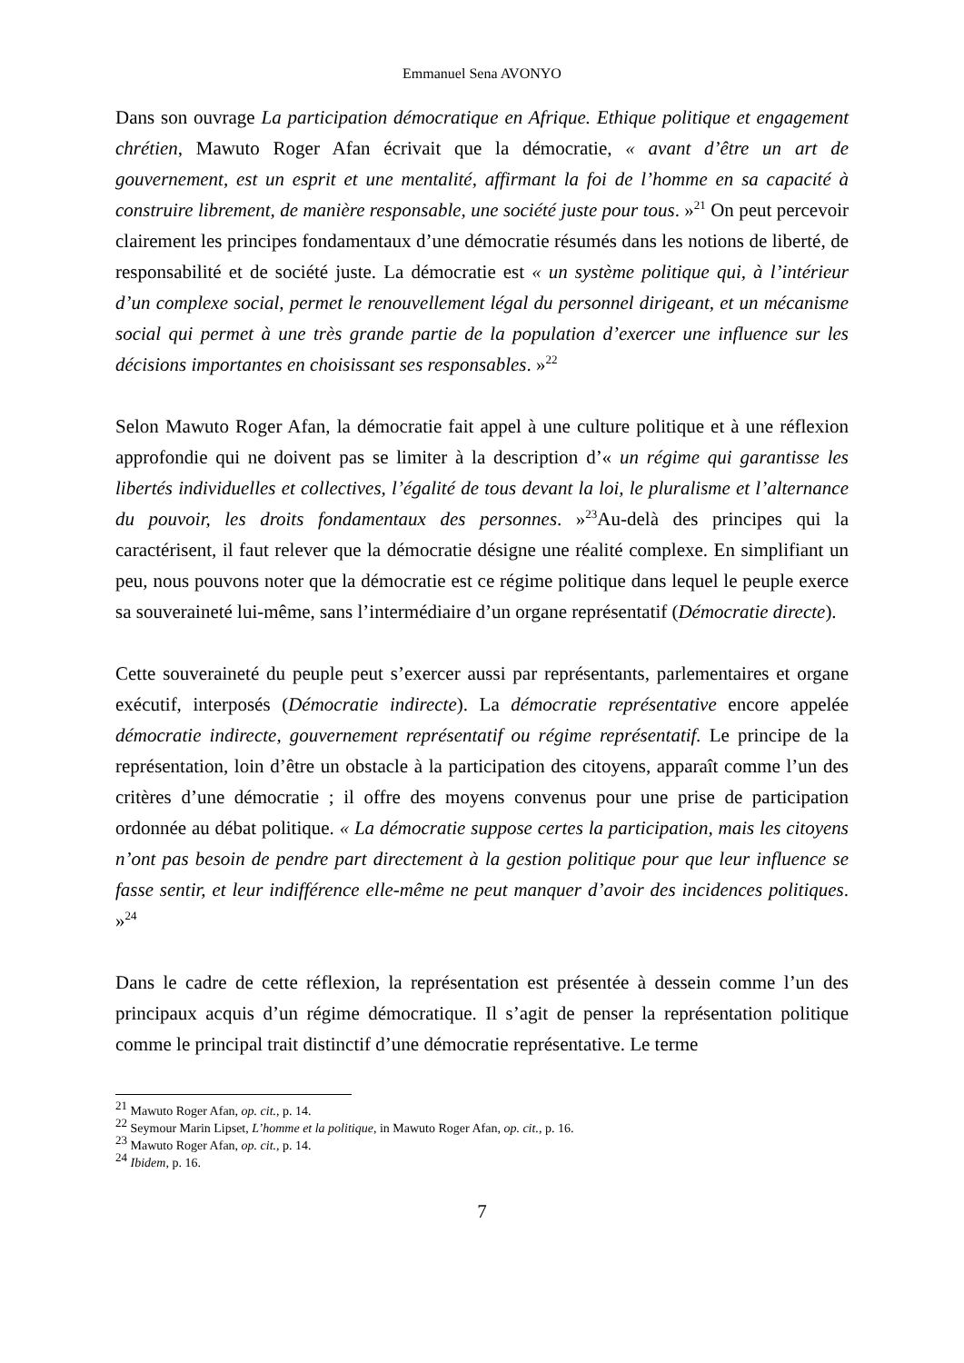Emmanuel Sena AVONYO
Dans son ouvrage La participation démocratique en Afrique. Ethique politique et engagement chrétien, Mawuto Roger Afan écrivait que la démocratie, « avant d’être un art de gouvernement, est un esprit et une mentalité, affirmant la foi de l’homme en sa capacité à construire librement, de manière responsable, une société juste pour tous. »<sup>21</sup> On peut percevoir clairement les principes fondamentaux d’une démocratie résumés dans les notions de liberté, de responsabilité et de société juste. La démocratie est « un système politique qui, à l’intérieur d’un complexe social, permet le renouvellement légal du personnel dirigeant, et un mécanisme social qui permet à une très grande partie de la population d’exercer une influence sur les décisions importantes en choisissant ses responsables. »<sup>22</sup>
Selon Mawuto Roger Afan, la démocratie fait appel à une culture politique et à une réflexion approfondie qui ne doivent pas se limiter à la description d’« un régime qui garantisse les libertés individuelles et collectives, l’égalité de tous devant la loi, le pluralisme et l’alternance du pouvoir, les droits fondamentaux des personnes. »<sup>23</sup>Au-delà des principes qui la caractérisent, il faut relever que la démocratie désigne une réalité complexe. En simplifiant un peu, nous pouvons noter que la démocratie est ce régime politique dans lequel le peuple exerce sa souveraineté lui-même, sans l’intermédiaire d’un organe représentatif (Démocratie directe).
Cette souveraineté du peuple peut s’exercer aussi par représentants, parlementaires et organe exécutif, interposés (Démocratie indirecte). La démocratie représentative encore appelée démocratie indirecte, gouvernement représentatif ou régime représentatif. Le principe de la représentation, loin d’être un obstacle à la participation des citoyens, apparaît comme l’un des critères d’une démocratie ; il offre des moyens convenus pour une prise de participation ordonnée au débat politique. « La démocratie suppose certes la participation, mais les citoyens n’ont pas besoin de pendre part directement à la gestion politique pour que leur influence se fasse sentir, et leur indifférence elle-même ne peut manquer d’avoir des incidences politiques. »<sup>24</sup>
Dans le cadre de cette réflexion, la représentation est présentée à dessein comme l’un des principaux acquis d’un régime démocratique. Il s’agit de penser la représentation politique comme le principal trait distinctif d’une démocratie représentative. Le terme
<sup>21</sup> Mawuto Roger Afan, op. cit., p. 14.
<sup>22</sup> Seymour Marin Lipset, L’homme et la politique, in Mawuto Roger Afan, op. cit., p. 16.
<sup>23</sup> Mawuto Roger Afan, op. cit., p. 14.
<sup>24</sup> Ibidem, p. 16.
7